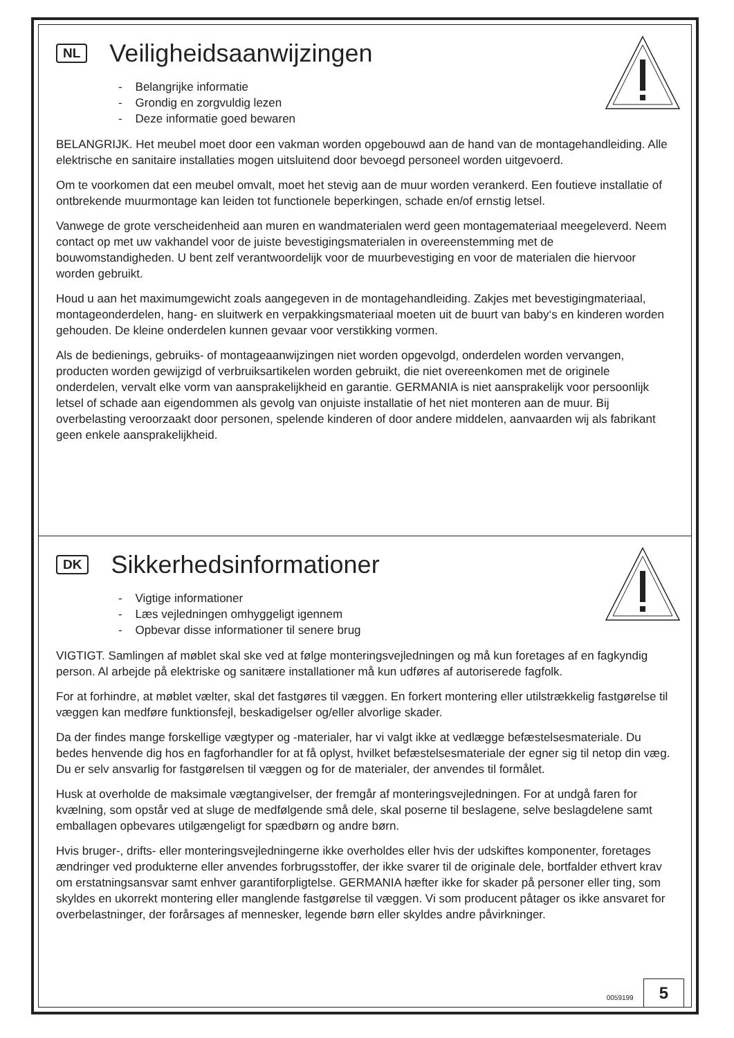NL
Veiligheidsaanwijzingen
- Belangrijke informatie
- Grondig en zorgvuldig lezen
- Deze informatie goed bewaren
BELANGRIJK. Het meubel moet door een vakman worden opgebouwd aan de hand van de montagehandleiding. Alle elektrische en sanitaire installaties mogen uitsluitend door bevoegd personeel worden uitgevoerd.
Om te voorkomen dat een meubel omvalt, moet het stevig aan de muur worden verankerd. Een foutieve installatie of ontbrekende muurmontage kan leiden tot functionele beperkingen, schade en/of ernstig letsel.
Vanwege de grote verscheidenheid aan muren en wandmaterialen werd geen montagemateriaal meegeleverd. Neem contact op met uw vakhandel voor de juiste bevestigingsmaterialen in overeenstemming met de bouwomstandigheden. U bent zelf verantwoordelijk voor de muurbevestiging en voor de materialen die hiervoor worden gebruikt.
Houd u aan het maximumgewicht zoals aangegeven in de montagehandleiding. Zakjes met bevestigingmateriaal, montageonderdelen, hang- en sluitwerk en verpakkingsmateriaal moeten uit de buurt van baby‘s en kinderen worden gehouden. De kleine onderdelen kunnen gevaar voor verstikking vormen.
Als de bedienings, gebruiks- of montageaanwijzingen niet worden opgevolgd, onderdelen worden vervangen, producten worden gewijzigd of verbruiksartikelen worden gebruikt, die niet overeenkomen met de originele onderdelen, vervalt elke vorm van aansprakelijkheid en garantie. GERMANIA is niet aansprakelijk voor persoonlijk letsel of schade aan eigendommen als gevolg van onjuiste installatie of het niet monteren aan de muur. Bij overbelasting veroorzaakt door personen, spelende kinderen of door andere middelen, aanvaarden wij als fabrikant geen enkele aansprakelijkheid.
DK
Sikkerhedsinformationer
- Vigtige informationer
- Læs vejledningen omhyggeligt igennem
- Opbevar disse informationer til senere brug
VIGTIGT. Samlingen af møblet skal ske ved at følge monteringsvejledningen og må kun foretages af en fagkyndig person. Al arbejde på elektriske og sanitære installationer må kun udføres af autoriserede fagfolk.
For at forhindre, at møblet vælter, skal det fastgøres til væggen. En forkert montering eller utilstrækkelig fastgørelse til væggen kan medføre funktionsfejl, beskadigelser og/eller alvorlige skader.
Da der findes mange forskellige vægtyper og -materialer, har vi valgt ikke at vedlægge befæstelsesmateriale. Du bedes henvende dig hos en fagforhandler for at få oplyst, hvilket befæstelsesmateriale der egner sig til netop din væg. Du er selv ansvarlig for fastgørelsen til væggen og for de materialer, der anvendes til formålet.
Husk at overholde de maksimale vægtangivelser, der fremgår af monteringsvejledningen. For at undgå faren for kvælning, som opstår ved at sluge de medfølgende små dele, skal poserne til beslagene, selve beslagdelene samt emballagen opbevares utilgængeligt for spædbørn og andre børn.
Hvis bruger-, drifts- eller monteringsvejledningerne ikke overholdes eller hvis der udskiftes komponenter, foretages ændringer ved produkterne eller anvendes forbrugsstoffer, der ikke svarer til de originale dele, bortfalder ethvert krav om erstatningsansvar samt enhver garantiforpligtelse. GERMANIA hæfter ikke for skader på personer eller ting, som skyldes en ukorrekt montering eller manglende fastgørelse til væggen. Vi som producent påtager os ikke ansvaret for overbelastninger, der forårsages af mennesker, legende børn eller skyldes andre påvirkninger.
0059199 5